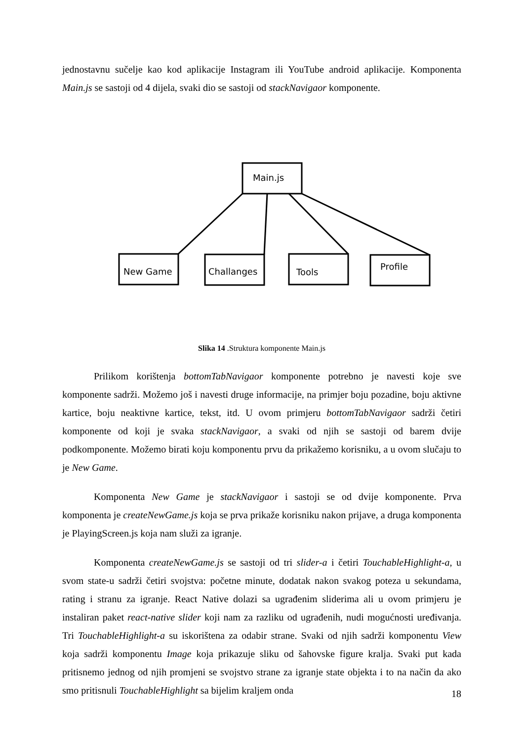jednostavnu sučelje kao kod aplikacije Instagram ili YouTube android aplikacije. Komponenta Main.js se sastoji od 4 dijela, svaki dio se sastoji od stackNavigaor komponente.
Main.js
New Game
Challanges
Tools
Profile
Slika 14 .Struktura komponente Main.js
Prilikom korištenja bottomTabNavigaor komponente potrebno je navesti koje sve komponente sadrži. Možemo još i navesti druge informacije, na primjer boju pozadine, boju aktivne kartice, boju neaktivne kartice, tekst, itd. U ovom primjeru bottomTabNavigaor sadrži četiri komponente od koji je svaka stackNavigaor, a svaki od njih se sastoji od barem dvije podkomponente. Možemo birati koju komponentu prvu da prikažemo korisniku, a u ovom slučaju to je New Game.
Komponenta New Game je stackNavigaor i sastoji se od dvije komponente. Prva komponenta je createNewGame.js koja se prva prikaže korisniku nakon prijave, a druga komponenta je PlayingScreen.js koja nam služi za igranje.
Komponenta createNewGame.js se sastoji od tri slider-a i četiri TouchableHighlight-a, u svom state-u sadrži četiri svojstva: početne minute, dodatak nakon svakog poteza u sekundama, rating i stranu za igranje. React Native dolazi sa ugrađenim sliderima ali u ovom primjeru je instaliran paket react-native slider koji nam za razliku od ugrađenih, nudi mogućnosti uređivanja. Tri TouchableHighlight-a su iskorištena za odabir strane. Svaki od njih sadrži komponentu View koja sadrži komponentu Image koja prikazuje sliku od šahovske figure kralja. Svaki put kada pritisnemo jednog od njih promjeni se svojstvo strane za igranje state objekta i to na način da ako smo pritisnuli TouchableHighlight sa bijelim kraljem onda
18